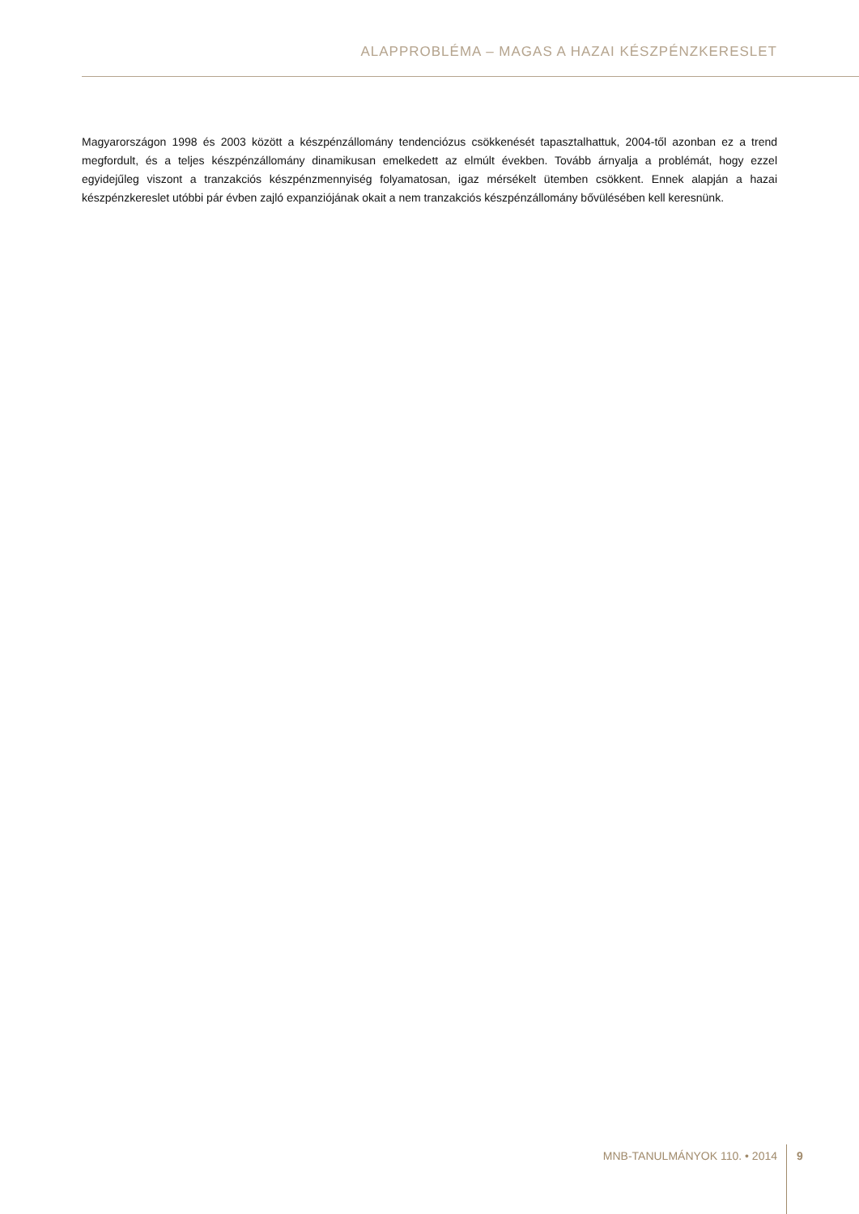ALAPPROBLÉMA – MAGAS A HAZAI KÉSZPÉNZKERESLET
Magyarországon 1998 és 2003 között a készpénzállomány tendenciózus csökkenését tapasztalhattuk, 2004-től azonban ez a trend megfordult, és a teljes készpénzállomány dinamikusan emelkedett az elmúlt években. Tovább árnyalja a problémát, hogy ezzel egyidejűleg viszont a tranzakciós készpénzmennyiség folyamatosan, igaz mérsékelt ütemben csökkent. Ennek alapján a hazai készpénzkereslet utóbbi pár évben zajló expanziójának okait a nem tranzakciós készpénzállomány bővülésé­ben kell keresnünk.
MNB-TANULMÁNYOK 110. • 2014 9